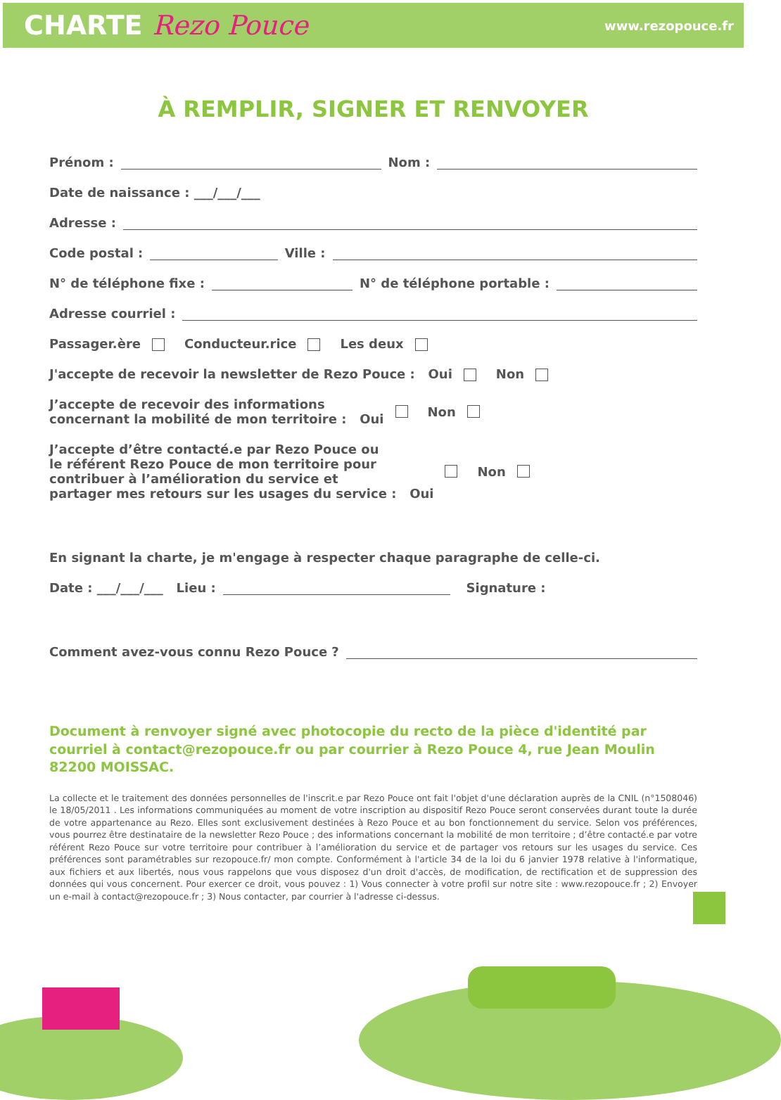CHARTE Rezo Pouce
www.rezopouce.fr
À REMPLIR, SIGNER ET RENVOYER
Prénom : Nom :
Date de naissance : ___/___/___
Adresse :
Code postal : Ville :
N° de téléphone fixe : N° de téléphone portable :
Adresse courriel :
Passager.ère Conducteur.rice Les deux
J'accepte de recevoir la newsletter de Rezo Pouce : Oui Non
J’accepte de recevoir des informations
concernant la mobilité de mon territoire : Oui Non
J’accepte d’être contacté.e par Rezo Pouce ou
le référent Rezo Pouce de mon territoire pour
contribuer à l’amélioration du service et
partager mes retours sur les usages du service : Oui Non
En signant la charte, je m'engage à respecter chaque paragraphe de celle-ci.
Date : ___/___/___ Lieu : Signature :
Comment avez-vous connu Rezo Pouce ?
Document à renvoyer signé avec photocopie du recto de la pièce d'identité par courriel à contact@rezopouce.fr ou par courrier à Rezo Pouce 4, rue Jean Moulin 82200 MOISSAC.
La collecte et le traitement des données personnelles de l'inscrit.e par Rezo Pouce ont fait l'objet d'une déclaration auprès de la CNIL (n°1508046) le 18/05/2011 . Les informations communiquées au moment de votre inscription au dispositif Rezo Pouce seront conservées durant toute la durée de votre appartenance au Rezo. Elles sont exclusivement destinées à Rezo Pouce et au bon fonctionnement du service. Selon vos préférences, vous pourrez être destinataire de la newsletter Rezo Pouce ; des informations concernant la mobilité de mon territoire ; d’être contacté.e par votre référent Rezo Pouce sur votre territoire pour contribuer à l’amélioration du service et de partager vos retours sur les usages du service. Ces préférences sont paramétrables sur rezopouce.fr/ mon compte. Conformément à l'article 34 de la loi du 6 janvier 1978 relative à l'informatique, aux fichiers et aux libertés, nous vous rappelons que vous disposez d'un droit d'accès, de modification, de rectification et de suppression des données qui vous concernent. Pour exercer ce droit, vous pouvez : 1) Vous connecter à votre profil sur notre site : www.rezopouce.fr ; 2) Envoyer un e-mail à contact@rezopouce.fr ; 3) Nous contacter, par courrier à l'adresse ci-dessus.